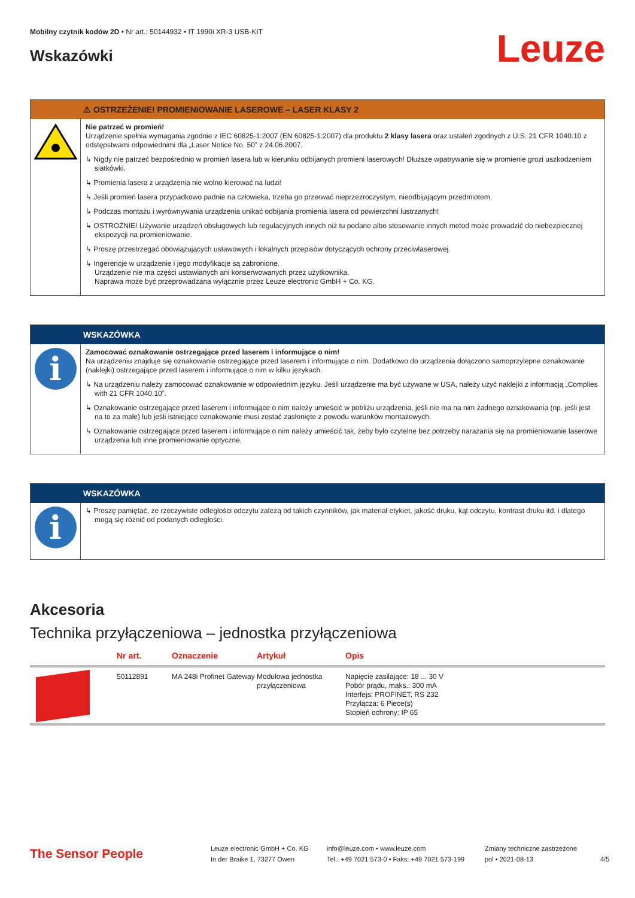Mobilny czytnik kodów 2D • Nr art.: 50144932 • IT 1990i XR-3 USB-KIT
Wskazówki
Leuze
⚠ OSTRZEŻENIE! PROMIENIOWANIE LASEROWE – LASER KLASY 2
Nie patrzeć w promień!
Urządzenie spełnia wymagania zgodnie z IEC 60825-1:2007 (EN 60825-1:2007) dla produktu 2 klasy lasera oraz ustaleń zgodnych z U.S. 21 CFR 1040.10 z odstępstwami odpowiednimi dla „Laser Notice No. 50” z 24.06.2007.
↳ Nigdy nie patrzeć bezpośrednio w promień lasera lub w kierunku odbijanych promieni laserowych! Dłuższe wpatrywanie się w promienie grozi uszkodzeniem siatkówki.
↳ Promienia lasera z urządzenia nie wolno kierować na ludzi!
↳ Jeśli promień lasera przypadkowo padnie na człowieka, trzeba go przerwać nieprzezroczystym, nieodbijającym przedmiotem.
↳ Podczas montażu i wyrównywania urządzenia unikać odbijania promienia lasera od powierzchni lustrzanych!
↳ OSTROŻNIE! Używanie urządzeń obsługowych lub regulacyjnych innych niż tu podane albo stosowanie innych metod może prowadzić do niebezpiecznej ekspozycji na promieniowanie.
↳ Proszę przestrzegać obowiązujących ustawowych i lokalnych przepisów dotyczących ochrony przeciwlaserowej.
↳ Ingerencje w urządzenie i jego modyfikacje są zabronione.
Urządzenie nie ma części ustawianych ani konserwowanych przez użytkownika.
Naprawa może być przeprowadzana wyłącznie przez Leuze electronic GmbH + Co. KG.
WSKAZÓWKA
i
Zamocować oznakowanie ostrzegające przed laserem i informujące o nim!
Na urządzeniu znajduje się oznakowanie ostrzegające przed laserem i informujące o nim. Dodatkowo do urządzenia dołączono samoprzylepne oznakowanie (naklejki) ostrzegające przed laserem i informujące o nim w kilku językach.
↳ Na urządzeniu należy zamocować oznakowanie w odpowiednim języku. Jeśli urządzenie ma być używane w USA, należy użyć naklejki z informacją „Complies with 21 CFR 1040.10”.
↳ Oznakowanie ostrzegające przed laserem i informujące o nim należy umieścić w pobliżu urządzenia, jeśli nie ma na nim żadnego oznakowania (np. jeśli jest na to za małe) lub jeśli istniejące oznakowanie musi zostać zasłonięte z powodu warunków montażowych.
↳ Oznakowanie ostrzegające przed laserem i informujące o nim należy umieścić tak, żeby było czytelne bez potrzeby narażania się na promieniowanie laserowe urządzenia lub inne promieniowanie optyczne.
WSKAZÓWKA
i
↳ Proszę pamiętać, że rzeczywiste odległości odczytu zależą od takich czynników, jak materiał etykiet, jakość druku, kąt odczytu, kontrast druku itd. i dlatego mogą się różnić od podanych odległości.
Akcesoria
Technika przyłączeniowa – jednostka przyłączeniowa
| | Nr art. | Oznaczenie | Artykuł | Opis |
| --- | --- | --- | --- | --- |
| | 50112891 | MA 248i Profinet Gateway | Modułowa jednostka przyłączeniowa | Napięcie zasilające: 18 ... 30 V Pobór prądu, maks.: 300 mA Interfejs: PROFINET, RS 232 Przyłącza: 6 Piece(s) Stopień ochrony: IP 65 |
The Sensor People
Leuze electronic GmbH + Co. KG
In der Braike 1, 73277 Owen
info@leuze.com • www.leuze.com
Tel.: +49 7021 573-0 • Faks: +49 7021 573-199
Zmiany techniczne zastrzeżone
pol • 2021-08-13
4/5